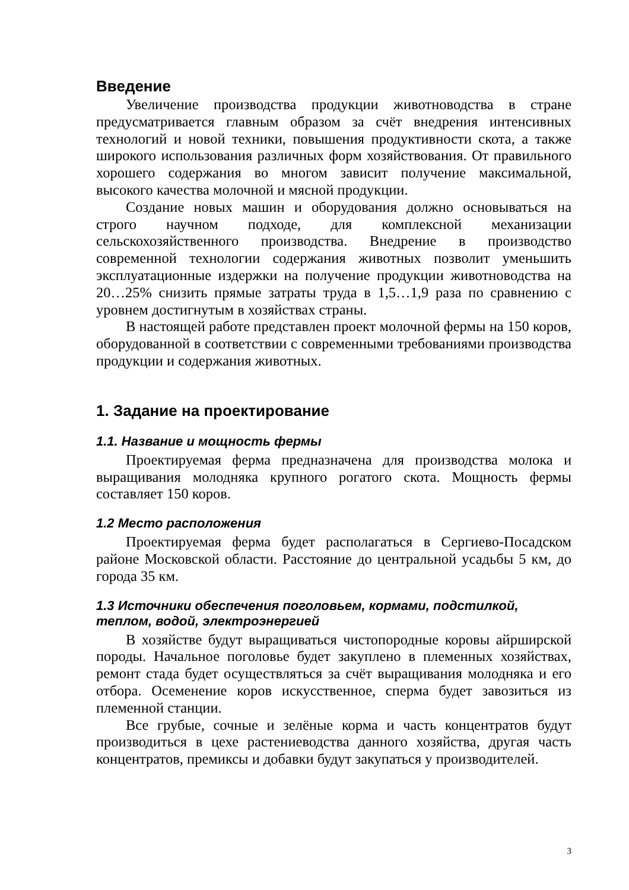Введение
Увеличение производства продукции животноводства в стране предусматривается главным образом за счёт внедрения интенсивных технологий и новой техники, повышения продуктивности скота, а также широкого использования различных форм хозяйствования. От правильного хорошего содержания во многом зависит получение максимальной, высокого качества молочной и мясной продукции.
Создание новых машин и оборудования должно основываться на строго научном подходе, для комплексной механизации сельскохозяйственного производства. Внедрение в производство современной технологии содержания животных позволит уменьшить эксплуатационные издержки на получение продукции животноводства на 20…25% снизить прямые затраты труда в 1,5…1,9 раза по сравнению с уровнем достигнутым в хозяйствах страны.
В настоящей работе представлен проект молочной фермы на 150 коров, оборудованной в соответствии с современными требованиями производства продукции и содержания животных.
1. Задание на проектирование
1.1. Название и мощность фермы
Проектируемая ферма предназначена для производства молока и выращивания молодняка крупного рогатого скота. Мощность фермы составляет 150 коров.
1.2 Место расположения
Проектируемая ферма будет располагаться в Сергиево-Посадском районе Московской области. Расстояние до центральной усадьбы 5 км, до города 35 км.
1.3 Источники обеспечения поголовьем, кормами, подстилкой, теплом, водой, электроэнергией
В хозяйстве будут выращиваться чистопородные коровы айрширской породы. Начальное поголовье будет закуплено в племенных хозяйствах, ремонт стада будет осуществляться за счёт выращивания молодняка и его отбора. Осеменение коров искусственное, сперма будет завозиться из племенной станции.
Все грубые, сочные и зелёные корма и часть концентратов будут производиться в цехе растениеводства данного хозяйства, другая часть концентратов, премиксы и добавки будут закупаться у производителей.
3